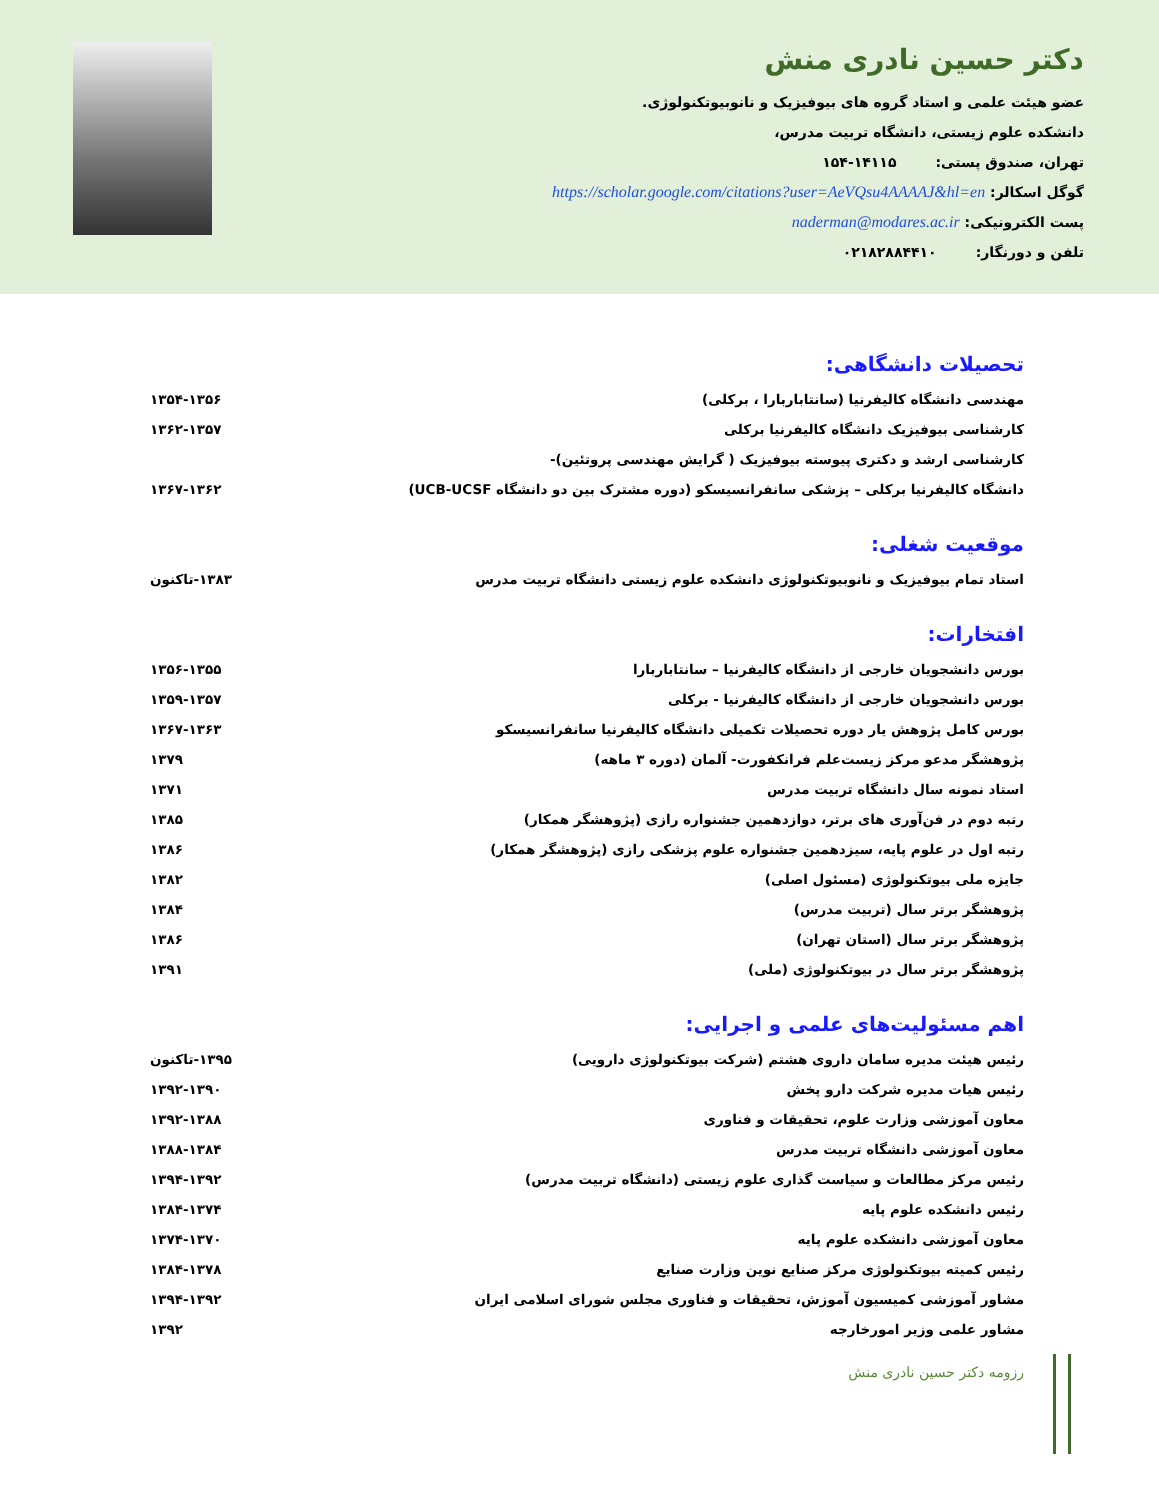دکتر حسین نادری منش
عضو هیئت علمی و استاد گروه های بیوفیزیک و نانوبیوتکنولوژی.
دانشکده علوم زیستی، دانشگاه تربیت مدرس،
تهران، صندوق پستی: ۱۴۱۱۵-۱۵۴
گوگل اسکالر: https://scholar.google.com/citations?user=AeVQsu4AAAAJ&hl=en
پست الکترونیکی: naderman@modares.ac.ir
تلفن و دورنگار: ۰۲۱۸۲۸۸۴۴۱۰
تحصیلات دانشگاهی:
مهندسی دانشگاه کالیفرنیا (سانتاباربارا ، برکلی) ۱۳۵۴-۱۳۵۶
کارشناسی بیوفیزیک دانشگاه کالیفرنیا برکلی ۱۳۶۲-۱۳۵۷
کارشناسی ارشد و دکتری پیوسته بیوفیزیک ( گرایش مهندسی پروتئین)-
دانشگاه کالیفرنیا برکلی – پزشکی سانفرانسیسکو (دوره مشترک بین دو دانشگاه UCB-UCSF) ۱۳۶۷-۱۳۶۲
موقعیت شغلی:
استاد تمام بیوفیزیک و نانوبیوتکنولوژی دانشکده علوم زیستی دانشگاه تربیت مدرس ۱۳۸۳-تاکنون
افتخارات:
بورس دانشجویان خارجی از دانشگاه کالیفرنیا – سانتاباربارا ۱۳۵۶-۱۳۵۵
بورس دانشجویان خارجی از دانشگاه کالیفرنیا - برکلی ۱۳۵۹-۱۳۵۷
بورس کامل پژوهش یار دوره تحصیلات تکمیلی دانشگاه کالیفرنیا سانفرانسیسکو ۱۳۶۷-۱۳۶۳
پژوهشگر مدعو مرکز زیست‌علم فرانکفورت- آلمان (دوره ۳ ماهه) ۱۳۷۹
استاد نمونه سال دانشگاه تربیت مدرس ۱۳۷۱
رتبه دوم در فن‌آوری های برتر، دوازدهمین جشنواره رازی (پژوهشگر همکار) ۱۳۸۵
رتبه اول در علوم پایه، سیزدهمین جشنواره علوم پزشکی رازی (پژوهشگر همکار) ۱۳۸۶
جایزه ملی بیوتکنولوژی (مسئول اصلی) ۱۳۸۲
پژوهشگر برتر سال (تربیت مدرس) ۱۳۸۴
پژوهشگر برتر سال (استان تهران) ۱۳۸۶
پژوهشگر برتر سال در بیوتکنولوژی (ملی) ۱۳۹۱
اهم مسئولیت‌های علمی و اجرایی:
رئیس هیئت مدیره سامان داروی هشتم (شرکت بیوتکنولوژی دارویی) ۱۳۹۵-تاکنون
رئیس هیات مدیره شرکت دارو پخش ۱۳۹۲-۱۳۹۰
معاون آموزشی وزارت علوم، تحقیقات و فناوری ۱۳۹۲-۱۳۸۸
معاون آموزشی دانشگاه تربیت مدرس ۱۳۸۸-۱۳۸۴
رئیس مرکز مطالعات و سیاست گذاری علوم زیستی (دانشگاه تربیت مدرس) ۱۳۹۴-۱۳۹۲
رئیس دانشکده علوم پایه ۱۳۸۴-۱۳۷۴
معاون آموزشی دانشکده علوم پایه ۱۳۷۴-۱۳۷۰
رئیس کمیته بیوتکنولوژی مرکز صنایع نوین وزارت صنایع ۱۳۸۴-۱۳۷۸
مشاور آموزشی کمیسیون آموزش، تحقیقات و فناوری مجلس شورای اسلامی ایران ۱۳۹۴-۱۳۹۲
مشاور علمی وزیر امورخارجه ۱۳۹۲
رزومه دکتر حسین نادری منش